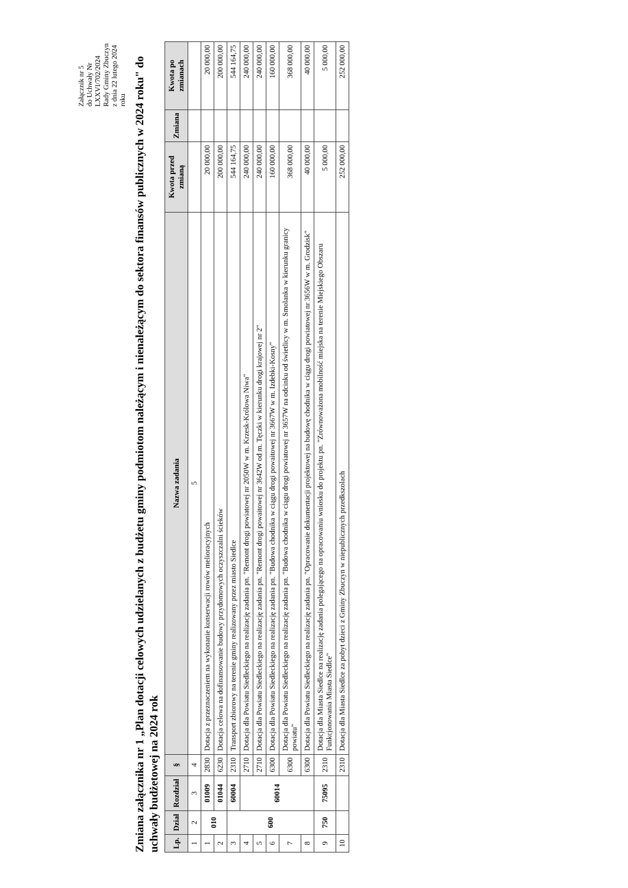Załącznik nr 5
do Uchwały Nr
LXXVI/702/2024
Rady Gminy Zbuczyn
z dnia 22 lutego 2024
roku
Zmiana załącznika nr 1 „Plan dotacji celowych udzielanych z budżetu gminy podmiotom należącym i nienależącym do sektora finansów publicznych w 2024 roku" do uchwały budżetowej na 2024 rok
| Lp. | Dział | Rozdział | § | Nazwa zadania | Kwota przed zmianą | Zmiana | Kwota po zmianach |
| --- | --- | --- | --- | --- | --- | --- | --- |
| 1 | 2 | 3 | 4 | 5 | | | |
| 1 | 010 | 01009 | 2830 | Dotacja z przeznaczeniem na wykonanie konserwacji rowów melioracyjnych | 20 000,00 | | 20 000,00 |
| 2 | | 01044 | 6230 | Dotacja celowa na dofinansowanie budowy przydomowych oczyszczalni ścieków | 200 000,00 | | 200 000,00 |
| 3 | 600 | 60004 | 2310 | Transport zbiorowy na terenie gminy realizowany przez miasto Siedlce | 544 164,75 | | 544 164,75 |
| 4 | | 60014 | 2710 | Dotacja dla Powiatu Siedleckiego na realizację zadania pn. "Remont drogi powiatowej nr 2050W w m. Krzesk-Królowa Niwa" | 240 000,00 | | 240 000,00 |
| 5 | | | 2710 | Dotacja dla Powiatu Siedleckiego na realizację zadania pn. "Remont drogi powaitowej nr 3642W od m. Tęczki w kierunku drogi krajowej nr 2" | 240 000,00 | | 240 000,00 |
| 6 | | | 6300 | Dotacja dla Powiatu Siedleckiego na realizację zadania pn. "Budowa chodnika w ciągu drogi powaitowej nr 3667W w m. Izdebki-Kosny" | 160 000,00 | | 160 000,00 |
| 7 | | | 6300 | Dotacja dla Powiatu Siedleckiego na realizację zadania pn. "Budowa chodnika w ciągu drogi powiatowej nr 3657W na odcinku od świetlicy w m. Smolanka w kierunku granicy powiatu" | 368 000,00 | | 368 000,00 |
| 8 | | | 6300 | Dotacja dla Powiatu Siedleckiego na realizację zadania pn. "Opracowanie dokumentacji projektowej na budowę chodnika w ciągu drogi powiatowej nr 3656W w m. Grodzisk" | 40 000,00 | | 40 000,00 |
| 9 | 750 | 75095 | 2310 | Dotacja dla Miasta Siedlce na realizację zadania polegającego na opracowaniu wniosku do projektu pn. "Zrównoważona mobilność miejska na terenie Miejskiego Obszaru Funkcjonowania Miasta Siedlce" | 5 000,00 | | 5 000,00 |
| 10 | | | 2310 | Dotacja dla Miasta Siedlce za pobyt dzieci z Gminy Zbuczyn w niepublicznych przedkszolach | 252 000,00 | | 252 000,00 |